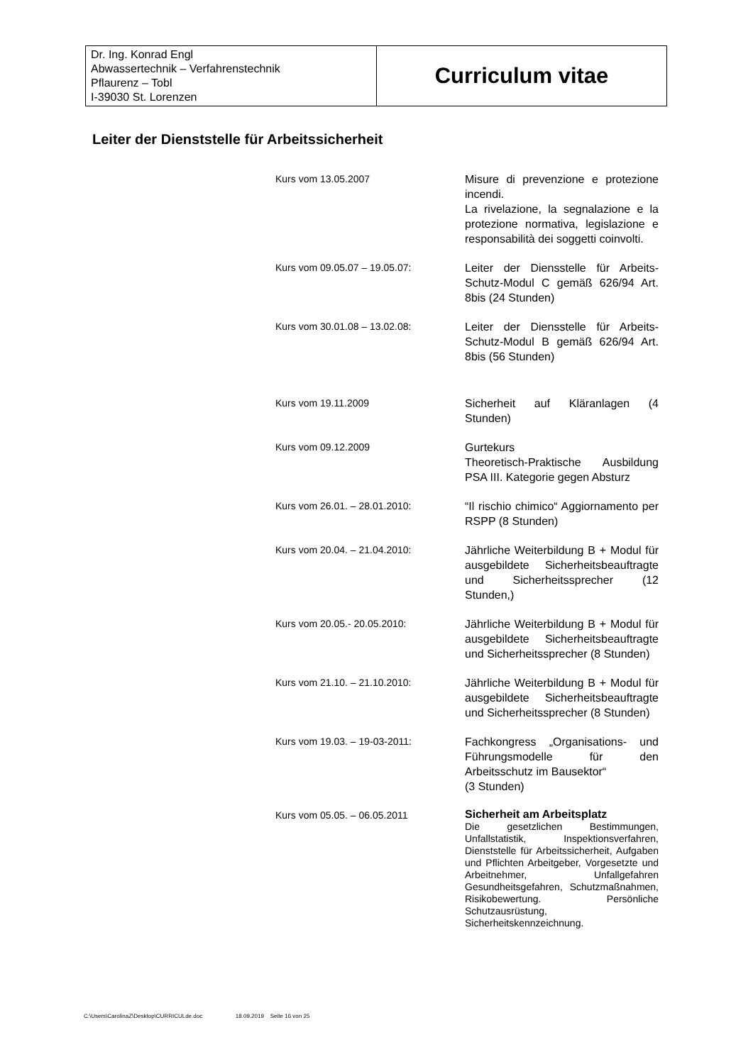| Dr. Ing. Konrad Engl Abwassertechnik – Verfahrenstechnik Pflaurenz – Tobl I-39030 St. Lorenzen | Curriculum vitae |
Leiter der Dienststelle für Arbeitssicherheit
| Kurs vom 13.05.2007 | Misure di prevenzione e protezione incendi. La rivelazione, la segnalazione e la protezione normativa, legislazione e responsabilità dei soggetti coinvolti. |
| Kurs vom 09.05.07 – 19.05.07: | Leiter der Diensstelle für Arbeits-Schutz-Modul C gemäß 626/94 Art. 8bis (24 Stunden) |
| Kurs vom 30.01.08 – 13.02.08: | Leiter der Diensstelle für Arbeits-Schutz-Modul B gemäß 626/94 Art. 8bis (56 Stunden) |
| Kurs vom 19.11.2009 | Sicherheit auf Kläranlagen (4 Stunden) |
| Kurs vom 09.12.2009 | Gurtekurs Theoretisch-Praktische Ausbildung PSA III. Kategorie gegen Absturz |
| Kurs vom 26.01. – 28.01.2010: | “Il rischio chimico“ Aggiornamento per RSPP (8 Stunden) |
| Kurs vom 20.04. – 21.04.2010: | Jährliche Weiterbildung B + Modul für ausgebildete Sicherheitsbeauftragte und Sicherheitssprecher (12 Stunden,) |
| Kurs vom 20.05.- 20.05.2010: | Jährliche Weiterbildung B + Modul für ausgebildete Sicherheitsbeauftragte und Sicherheitssprecher (8 Stunden) |
| Kurs vom 21.10. – 21.10.2010: | Jährliche Weiterbildung B + Modul für ausgebildete Sicherheitsbeauftragte und Sicherheitssprecher (8 Stunden) |
| Kurs vom 19.03. – 19-03-2011: | Fachkongress „Organisations- und Führungsmodelle für den Arbeitsschutz im Bausektor“ (3 Stunden) |
| Kurs vom 05.05. – 06.05.2011 | Sicherheit am Arbeitsplatz Die gesetzlichen Bestimmungen, Unfallstatistik, Inspektionsverfahren, Dienststelle für Arbeitssicherheit, Aufgaben und Pflichten Arbeitgeber, Vorgesetzte und Arbeitnehmer, Unfallgefahren Gesundheitsgefahren, Schutzmaßnahmen, Risikobewertung. Persönliche Schutzausrüstung, Sicherheitskennzeichnung. |
C:\Users\CarolinaZ\Desktop\CURRICULde.doc 18.09.2019 Seite 16 von 25